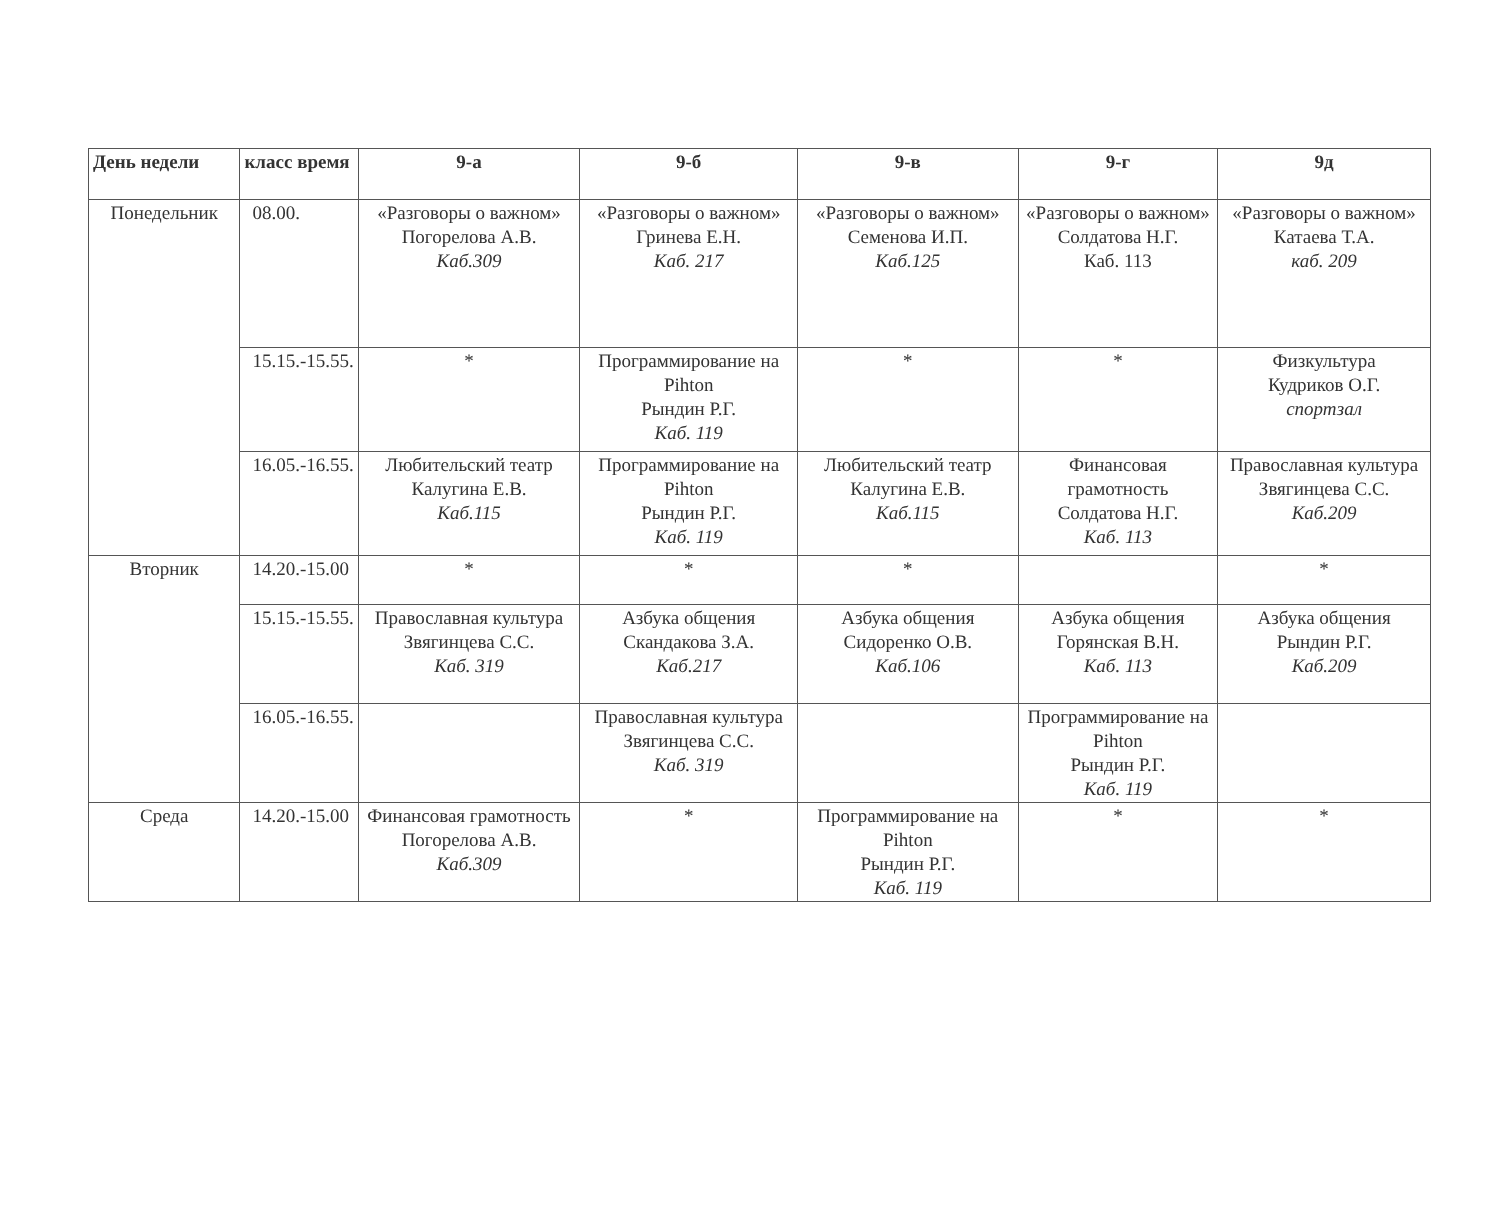| День недели | класс время | 9-а | 9-б | 9-в | 9-г | 9д |
| --- | --- | --- | --- | --- | --- | --- |
| Понедельник | 08.00. | «Разговоры о важном» Погорелова А.В. Каб.309 | «Разговоры о важном» Гринева Е.Н. Каб. 217 | «Разговоры о важном» Семенова И.П. Каб.125 | «Разговоры о важном» Солдатова Н.Г. Каб. 113 | «Разговоры о важном» Катаева Т.А. каб. 209 |
| | 15.15.-15.55. | * | Программирование на Pihton Рындин Р.Г. Каб. 119 | * | * | Физкультура Кудриков О.Г. спортзал |
| | 16.05.-16.55. | Любительский театр Калугина Е.В. Каб.115 | Программирование на Pihton Рындин Р.Г. Каб. 119 | Любительский театр Калугина Е.В. Каб.115 | Финансовая грамотность Солдатова Н.Г. Каб. 113 | Православная культура Звягинцева С.С. Каб.209 |
| Вторник | 14.20.-15.00 | * | * | * | | * |
| | 15.15.-15.55. | Православная культура Звягинцева С.С. Каб. 319 | Азбука общения Скандакова З.А. Каб.217 | Азбука общения Сидоренко О.В. Каб.106 | Азбука общения Горянская В.Н. Каб. 113 | Азбука общения Рындин Р.Г. Каб.209 |
| | 16.05.-16.55. | | Православная культура Звягинцева С.С. Каб. 319 | | Программирование на Pihton Рындин Р.Г. Каб. 119 | |
| Среда | 14.20.-15.00 | Финансовая грамотность Погорелова А.В. Каб.309 | * | Программирование на Pihton Рындин Р.Г. Каб. 119 | * | * |